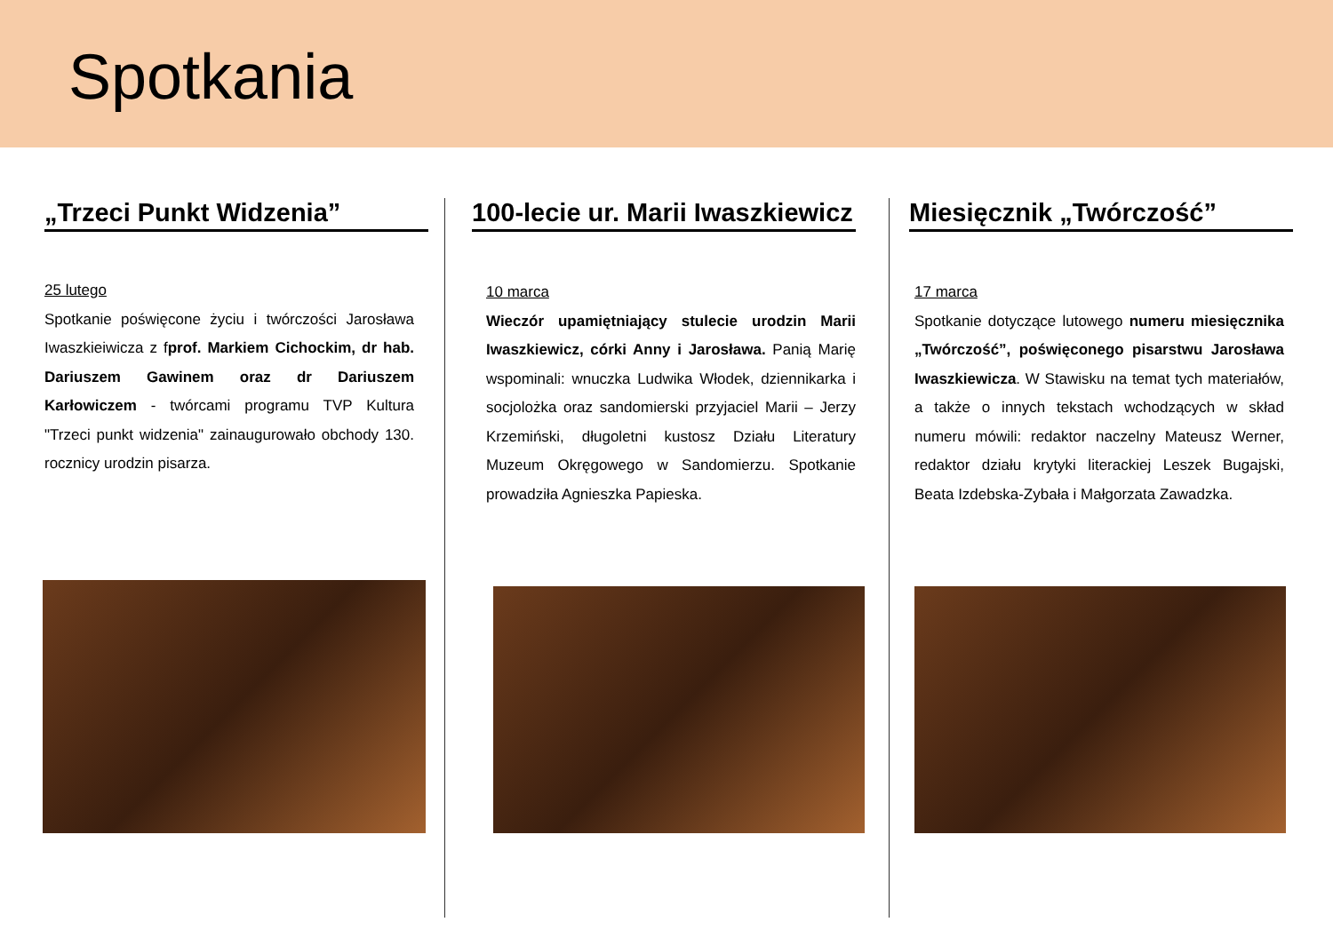Spotkania
„Trzeci Punkt Widzenia”
25 lutego
Spotkanie poświęcone życiu i twórczości Jarosława Iwaszkieiwicza z fprof. Markiem Cichockim, dr hab. Dariuszem Gawinem oraz dr Dariuszem Karłowiczem - twórcami programu TVP Kultura "Trzeci punkt widzenia" zainaugurowało obchody 130. rocznicy urodzin pisarza.
100-lecie ur. Marii Iwaszkiewicz
10 marca
Wieczór upamiętniający stulecie urodzin Marii Iwaszkiewicz, córki Anny i Jarosława. Panią Marię wspominali: wnuczka Ludwika Włodek, dziennikarka i socjolożka oraz sandomierski przyjaciel Marii – Jerzy Krzemiński, długoletni kustosz Działu Literatury Muzeum Okręgowego w Sandomierzu. Spotkanie prowadziła Agnieszka Papieska.
Miesięcznik „Twórczość”
17 marca
Spotkanie dotyczące lutowego numeru miesięcznika „Twórczość”, poświęconego pisarstwu Jarosława Iwaszkiewicza. W Stawisku na temat tych materiałów, a także o innych tekstach wchodzących w skład numeru mówili: redaktor naczelny Mateusz Werner, redaktor działu krytyki literackiej Leszek Bugajski, Beata Izdebska-Zybała i Małgorzata Zawadzka.